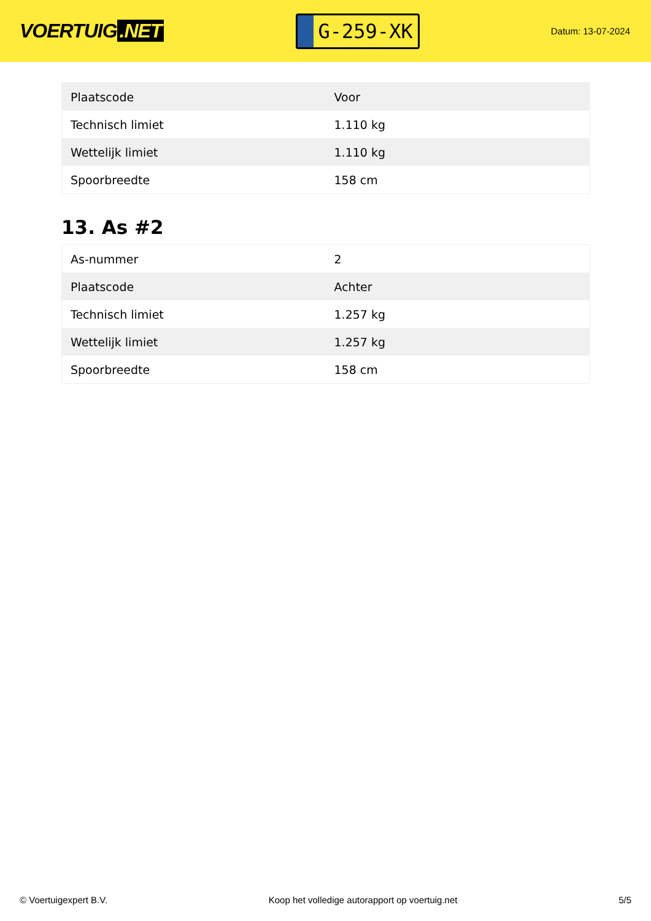VOERTUIG.NET
G-259-XK
Datum: 13-07-2024
| Plaatscode | Voor |
| Technisch limiet | 1.110 kg |
| Wettelijk limiet | 1.110 kg |
| Spoorbreedte | 158 cm |
13. As #2
| As-nummer | 2 |
| Plaatscode | Achter |
| Technisch limiet | 1.257 kg |
| Wettelijk limiet | 1.257 kg |
| Spoorbreedte | 158 cm |
© Voertuigexpert B.V. Koop het volledige autorapport op voertuig.net 5/5